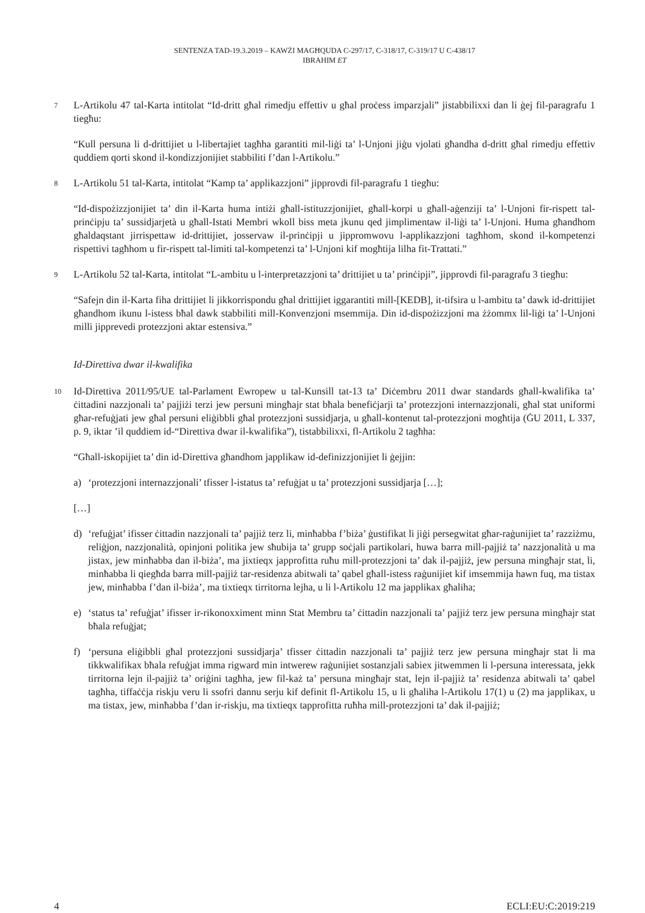SENTENZA TAD-19.3.2019 – KAWŻI MAGĦQUDA C-297/17, C-318/17, C-319/17 U C-438/17
IBRAHIM ET
7
L-Artikolu 47 tal-Karta intitolat “Id-dritt għal rimedju effettiv u għal proċess imparzjali” jistabbilixxi dan li ġej fil-paragrafu 1 tiegħu:
“Kull persuna li d-drittijiet u l-libertajiet tagħha garantiti mil-liġi ta’ l-Unjoni jiġu vjolati għandha d-dritt għal rimedju effettiv quddiem qorti skond il-kondizzjonijiet stabbiliti f’dan l-Artikolu.”
8
L-Artikolu 51 tal-Karta, intitolat “Kamp ta’ applikazzjoni” jipprovdi fil-paragrafu 1 tiegħu:
“Id-dispożizzjonijiet ta’ din il-Karta huma intiżi għall-istituzzjonijiet, għall-korpi u għall-aġenziji ta’ l-Unjoni fir-rispett tal-prinċipju ta’ sussidjarjetà u għall-Istati Membri wkoll biss meta jkunu qed jimplimentaw il-liġi ta’ l-Unjoni. Huma għandhom għaldaqstant jirrispettaw id-drittijiet, josservaw il-prinċipji u jippromwovu l-applikazzjoni tagħhom, skond il-kompetenzi rispettivi tagħhom u fir-rispett tal-limiti tal-kompetenzi ta’ l-Unjoni kif mogħtija lilha fit-Trattati.”
9
L-Artikolu 52 tal-Karta, intitolat “L-ambitu u l-interpretazzjoni ta’ drittijiet u ta’ prinċipji”, jipprovdi fil-paragrafu 3 tiegħu:
“Safejn din il-Karta fiha drittijiet li jikkorrispondu għal drittijiet iggarantiti mill-[KEDB], it-tifsira u l-ambitu ta’ dawk id-drittijiet għandhom ikunu l-istess bħal dawk stabbiliti mill-Konvenzjoni msemmija. Din id-dispożizzjoni ma żżommx lil-liġi ta’ l-Unjoni milli jipprevedi protezzjoni aktar estensiva.”
Id-Direttiva dwar il-kwalifika
10
Id-Direttiva 2011/95/UE tal-Parlament Ewropew u tal-Kunsill tat-13 ta’ Diċembru 2011 dwar standards għall-kwalifika ta’ ċittadini nazzjonali ta’ pajjiżi terzi jew persuni mingħajr stat bħala benefiċjarji ta’ protezzjoni internazzjonali, għal stat uniformi għar-refuġjati jew għal persuni eliġibbli għal protezzjoni sussidjarja, u għall-kontenut tal-protezzjoni mogħtija (ĠU 2011, L 337, p. 9, iktar ’il quddiem id-“Direttiva dwar il-kwalifika”), tistabbilixxi, fl-Artikolu 2 tagħha:
“Għall-iskopijiet ta’ din id-Direttiva għandhom japplikaw id-definizzjonijiet li ġejjin:
a) ‘protezzjoni internazzjonali’ tfisser l-istatus ta’ refuġjat u ta’ protezzjoni sussidjarja […];
[…]
d) ‘refuġjat’ ifisser ċittadin nazzjonali ta’ pajjiż terz li, minħabba f’biża’ ġustifikat li jiġi persegwitat għar-raġunijiet ta’ razziżmu, reliġjon, nazzjonalità, opinjoni politika jew sħubija ta’ grupp soċjali partikolari, huwa barra mill-pajjiż ta’ nazzjonalità u ma jistax, jew minħabba dan il-biża’, ma jixtieqx japprofitta ruħu mill-protezzjoni ta’ dak il-pajjiż, jew persuna mingħajr stat, li, minħabba li qiegħda barra mill-pajjiż tar-residenza abitwali ta’ qabel għall-istess raġunijiet kif imsemmija hawn fuq, ma tistax jew, minħabba f’dan il-biża’, ma tixtieqx tirritorna lejha, u li l-Artikolu 12 ma japplikax għaliha;
e) ‘status ta’ refuġjat’ ifisser ir-rikonoxximent minn Stat Membru ta’ ċittadin nazzjonali ta’ pajjiż terz jew persuna mingħajr stat bħala refuġjat;
f) ‘persuna eliġibbli għal protezzjoni sussidjarja’ tfisser ċittadin nazzjonali ta’ pajjiż terz jew persuna mingħajr stat li ma tikkwalifikax bħala refuġjat imma rigward min intwerew raġunijiet sostanzjali sabiex jitwemmen li l-persuna interessata, jekk tirritorna lejn il-pajjiż ta’ oriġini tagħha, jew fil-każ ta’ persuna mingħajr stat, lejn il-pajjiż ta’ residenza abitwali ta’ qabel tagħha, tiffaċċja riskju veru li ssofri dannu serju kif definit fl-Artikolu 15, u li għaliha l-Artikolu 17(1) u (2) ma japplikax, u ma tistax, jew, minħabba f’dan ir-riskju, ma tixtieqx tapprofitta ruħha mill-protezzjoni ta’ dak il-pajjiż;
4 ECLI:EU:C:2019:219